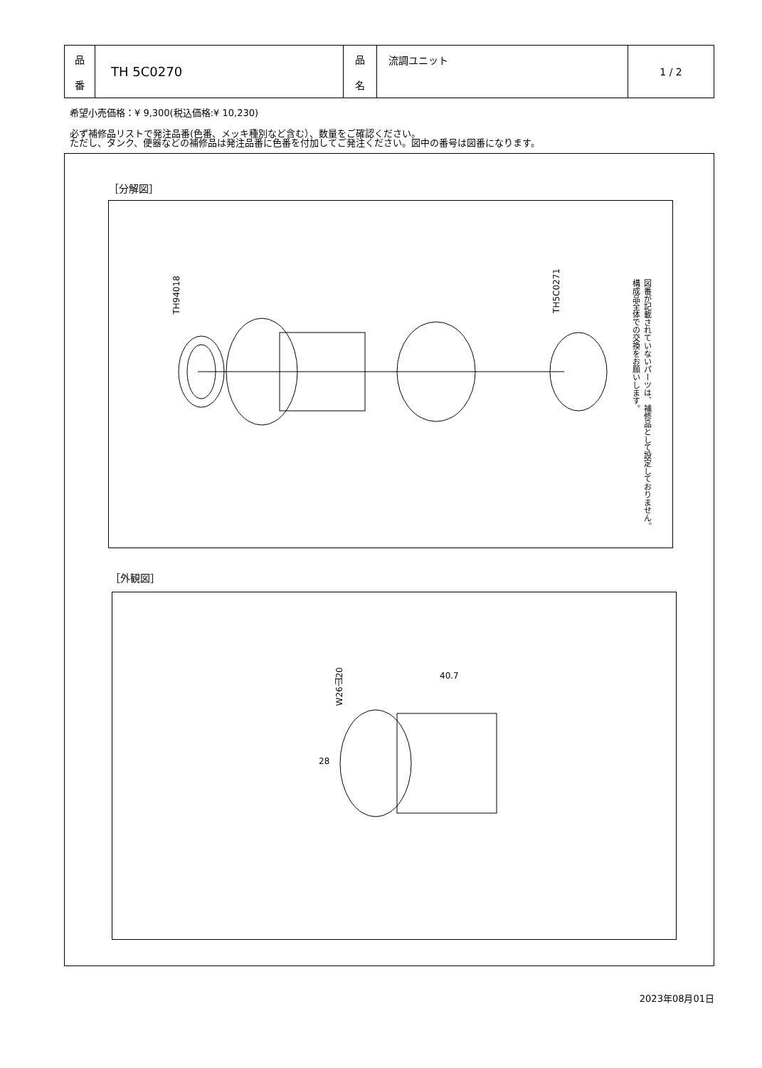| 品 番 | TH 5C0270 | 品 名 | 流調ユニット | 1 / 2 |
希望小売価格：¥ 9,300(税込価格:¥ 10,230)
必ず補修品リストで発注品番(色番、メッキ種別など含む）、数量をご確認ください。
ただし、タンク、便器などの補修品は発注品番に色番を付加してご発注ください。図中の番号は図番になります。
［分解図］
TH94018
TH5C0271
図番が記載されていないパーツは、補修品として設定しておりません。
構成品全体での交換をお願いします。
［外観図］
W26山20
40.7
28
2023年08月01日